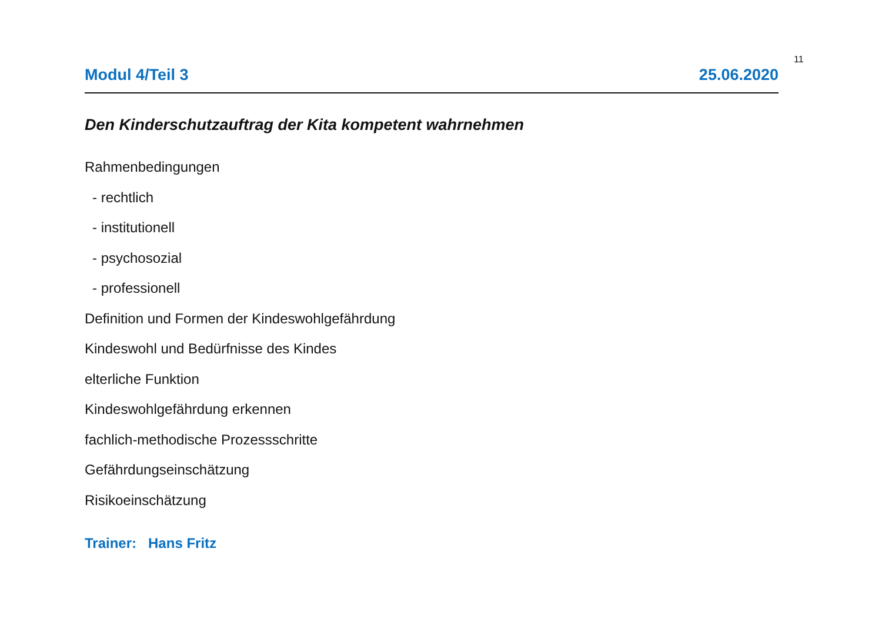11
Modul 4/Teil 3 25.06.2020
Den Kinderschutzauftrag der Kita kompetent wahrnehmen
Rahmenbedingungen
- rechtlich
- institutionell
- psychosozial
- professionell
Definition und Formen der Kindeswohlgefährdung
Kindeswohl und Bedürfnisse des Kindes
elterliche Funktion
Kindeswohlgefährdung erkennen
fachlich-methodische Prozessschritte
Gefährdungseinschätzung
Risikoeinschätzung
Trainer: Hans Fritz